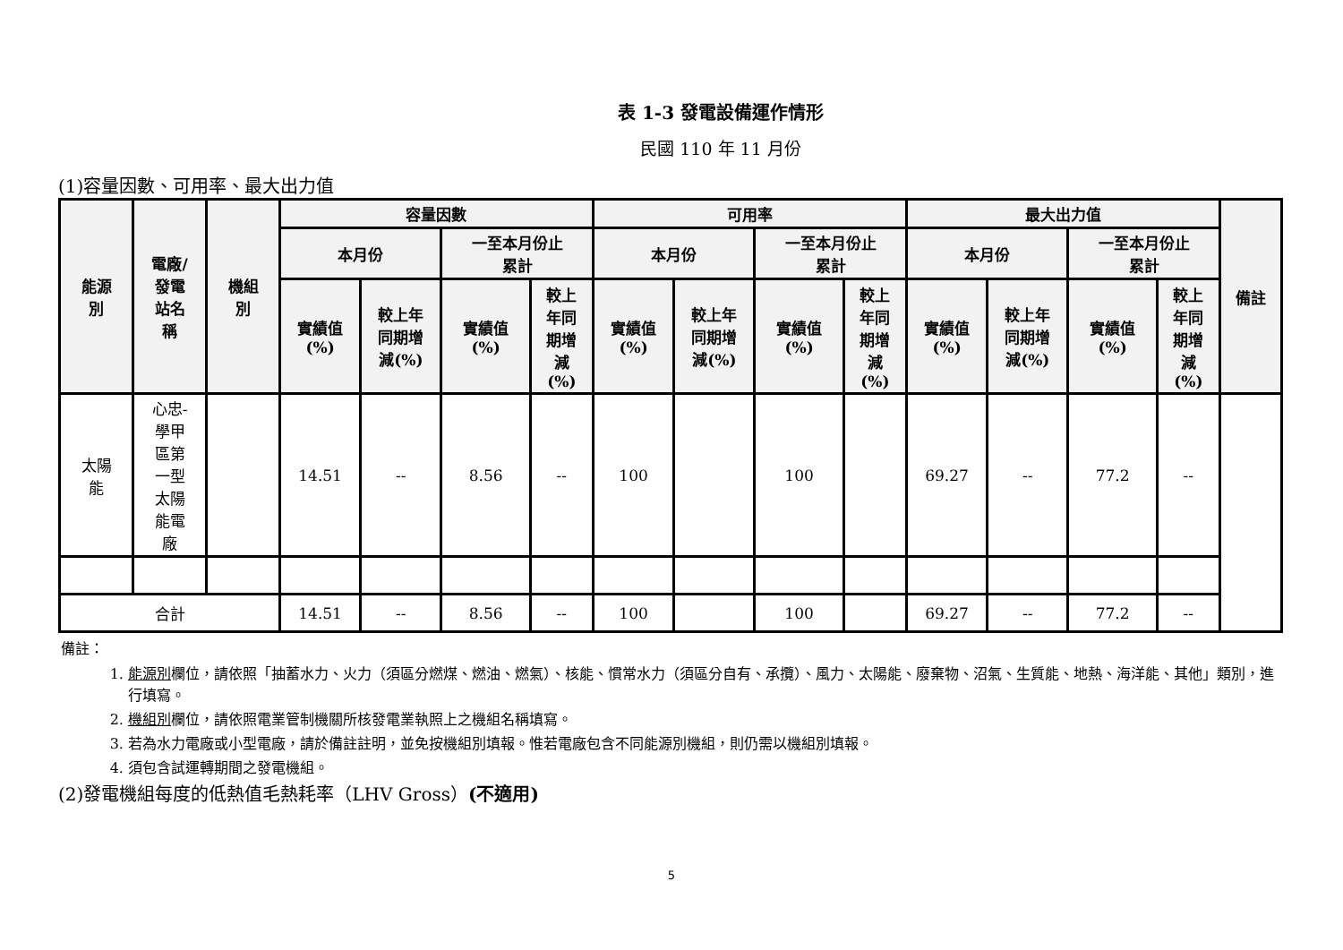表 1-3 發電設備運作情形
民國 110 年 11 月份
(1)容量因數、可用率、最大出力值
| 能源 別 | 電廠/ 發電 站名 稱 | 機組 別 | 容量因數 | | | | 可用率 | | | | 最大出力值 | | | | 備註 |
| --- | --- | --- | --- | --- | --- | --- | --- | --- | --- | --- | --- | --- | --- | --- | --- |
| | | | 本月份 | | 一至本月份止 累計 | | 本月份 | | 一至本月份止 累計 | | 本月份 | | 一至本月份止 累計 | | |
| | | | 實績值 (%) | 較上年 同期增 減(%) | 實績值 (%) | 較上 年同 期增 減 (%) | 實績值 (%) | 較上年 同期增 減(%) | 實績值 (%) | 較上 年同 期增 減 (%) | 實績值 (%) | 較上年 同期增 減(%) | 實績值 (%) | 較上 年同 期增 減 (%) | |
| 太陽 能 | 心忠- 學甲 區第 一型 太陽 能電 廠 | | 14.51 | -- | 8.56 | -- | 100 | | 100 | | 69.27 | -- | 77.2 | -- | |
| 合計 | | | 14.51 | -- | 8.56 | -- | 100 | | 100 | | 69.27 | -- | 77.2 | -- | |
備註：
1. 能源別欄位，請依照「抽蓄水力、火力（須區分燃煤、燃油、燃氣）、核能、慣常水力（須區分自有、承攬）、風力、太陽能、廢棄物、沼氣、生質能、地熱、海洋能、其他」類別，進行填寫。
2. 機組別欄位，請依照電業管制機關所核發電業執照上之機組名稱填寫。
3. 若為水力電廠或小型電廠，請於備註註明，並免按機組別填報。惟若電廠包含不同能源別機組，則仍需以機組別填報。
4. 須包含試運轉期間之發電機組。
(2)發電機組每度的低熱值毛熱耗率（LHV Gross）(不適用)
5